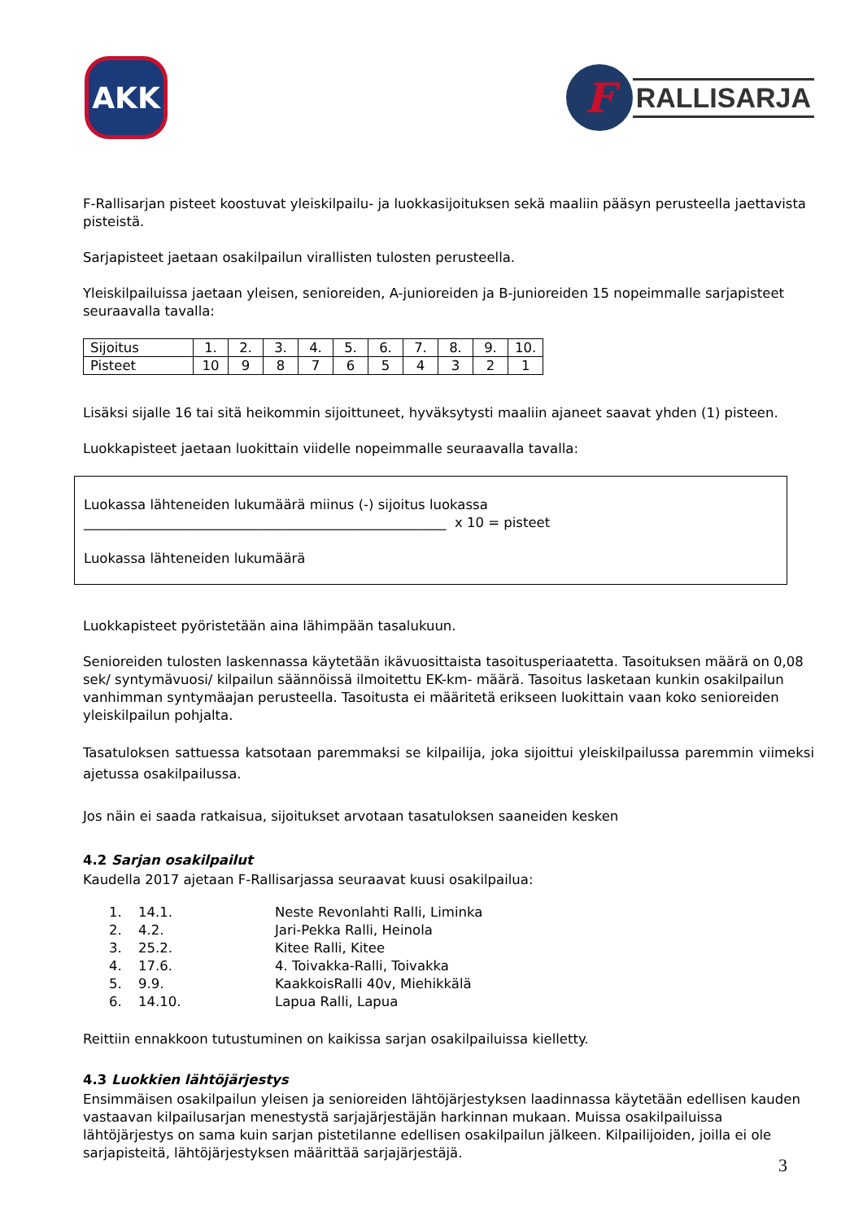AKK
F
RALLISARJA
F-Rallisarjan pisteet koostuvat yleiskilpailu- ja luokkasijoituksen sekä maaliin pääsyn perusteella jaettavista pisteistä.
Sarjapisteet jaetaan osakilpailun virallisten tulosten perusteella.
Yleiskilpailuissa jaetaan yleisen, senioreiden, A-junioreiden ja B-junioreiden 15 nopeimmalle sarjapisteet seuraavalla tavalla:
| Sijoitus | 1. | 2. | 3. | 4. | 5. | 6. | 7. | 8. | 9. | 10. |
| Pisteet | 10 | 9 | 8 | 7 | 6 | 5 | 4 | 3 | 2 | 1 |
Lisäksi sijalle 16 tai sitä heikommin sijoittuneet, hyväksytysti maaliin ajaneet saavat yhden (1) pisteen.
Luokkapisteet jaetaan luokittain viidelle nopeimmalle seuraavalla tavalla:
Luokassa lähteneiden lukumäärä miinus (-) sijoitus luokassa
______________________________________________________ x 10 = pisteet
Luokassa lähteneiden lukumäärä
Luokkapisteet pyöristetään aina lähimpään tasalukuun.
Senioreiden tulosten laskennassa käytetään ikävuosittaista tasoitusperiaatetta. Tasoituksen määrä on 0,08 sek/ syntymävuosi/ kilpailun säännöissä ilmoitettu EK-km- määrä. Tasoitus lasketaan kunkin osakilpailun vanhimman syntymäajan perusteella. Tasoitusta ei määritetä erikseen luokittain vaan koko senioreiden yleiskilpailun pohjalta.
Tasatuloksen sattuessa katsotaan paremmaksi se kilpailija, joka sijoittui yleiskilpailussa paremmin viimeksi ajetussa osakilpailussa.
Jos näin ei saada ratkaisua, sijoitukset arvotaan tasatuloksen saaneiden kesken
4.2 Sarjan osakilpailut
Kaudella 2017 ajetaan F-Rallisarjassa seuraavat kuusi osakilpailua:
1. 14.1. Neste Revonlahti Ralli, Liminka
2. 4.2. Jari-Pekka Ralli, Heinola
3. 25.2. Kitee Ralli, Kitee
4. 17.6. 4. Toivakka-Ralli, Toivakka
5. 9.9. KaakkoisRalli 40v, Miehikkälä
6. 14.10. Lapua Ralli, Lapua
Reittiin ennakkoon tutustuminen on kaikissa sarjan osakilpailuissa kielletty.
4.3 Luokkien lähtöjärjestys
Ensimmäisen osakilpailun yleisen ja senioreiden lähtöjärjestyksen laadinnassa käytetään edellisen kauden vastaavan kilpailusarjan menestystä sarjajärjestäjän harkinnan mukaan. Muissa osakilpailuissa lähtöjärjestys on sama kuin sarjan pistetilanne edellisen osakilpailun jälkeen. Kilpailijoiden, joilla ei ole sarjapisteitä, lähtöjärjestyksen määrittää sarjajärjestäjä.
3